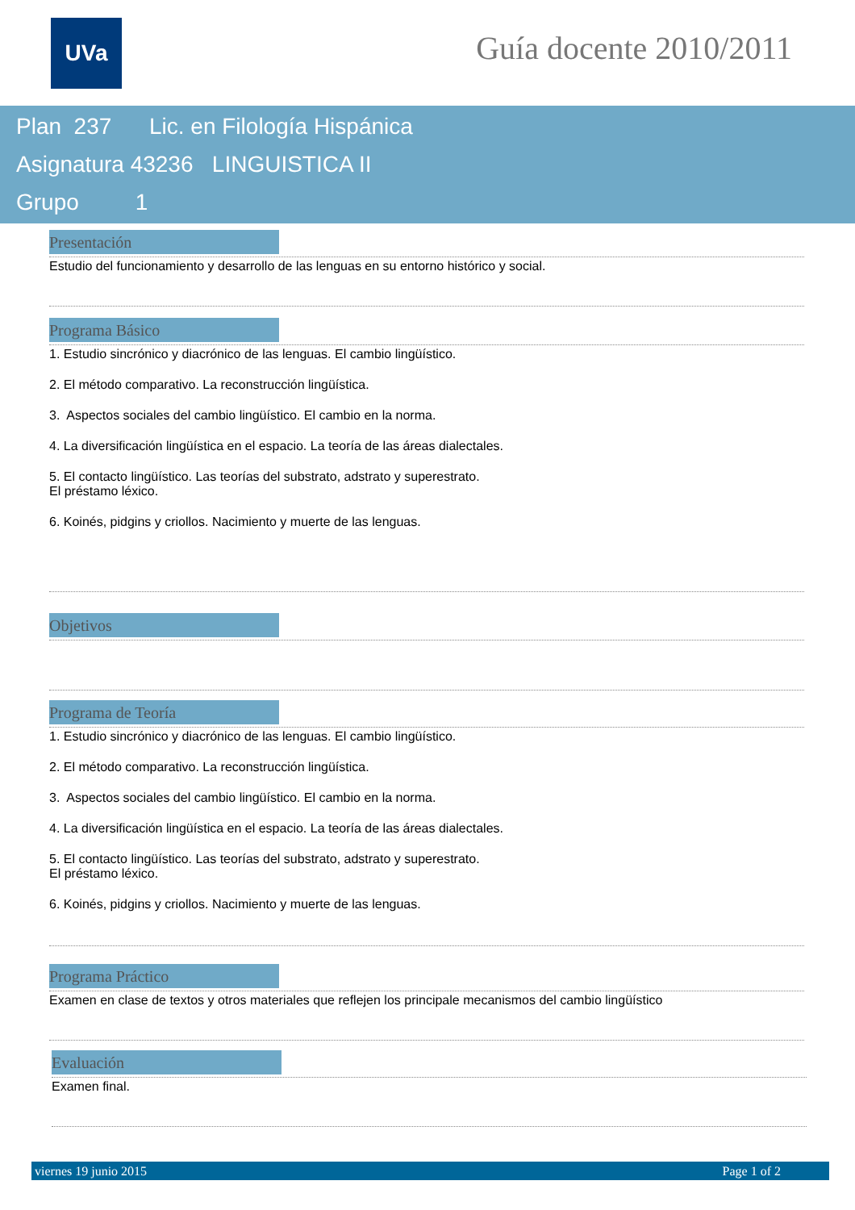UVa Guía docente 2010/2011
Plan 237 Lic. en Filología Hispánica
Asignatura 43236 LINGUISTICA II
Grupo 1
Presentación
Estudio del funcionamiento y desarrollo de las lenguas en su entorno histórico y social.
Programa Básico
1. Estudio sincrónico y diacrónico de las lenguas. El cambio lingüístico.
2. El método comparativo. La reconstrucción lingüística.
3. Aspectos sociales del cambio lingüístico. El cambio en la norma.
4. La diversificación lingüística en el espacio. La teoría de las áreas dialectales.
5. El contacto lingüístico. Las teorías del substrato, adstrato y superestrato.
El préstamo léxico.
6. Koinés, pidgins y criollos. Nacimiento y muerte de las lenguas.
Objetivos
Programa de Teoría
1. Estudio sincrónico y diacrónico de las lenguas. El cambio lingüístico.
2. El método comparativo. La reconstrucción lingüística.
3. Aspectos sociales del cambio lingüístico. El cambio en la norma.
4. La diversificación lingüística en el espacio. La teoría de las áreas dialectales.
5. El contacto lingüístico. Las teorías del substrato, adstrato y superestrato.
El préstamo léxico.
6. Koinés, pidgins y criollos. Nacimiento y muerte de las lenguas.
Programa Práctico
Examen en clase de textos y otros materiales que reflejen los principale mecanismos del cambio lingüístico
Evaluación
Examen final.
viernes 19 junio 2015 Page 1 of 2